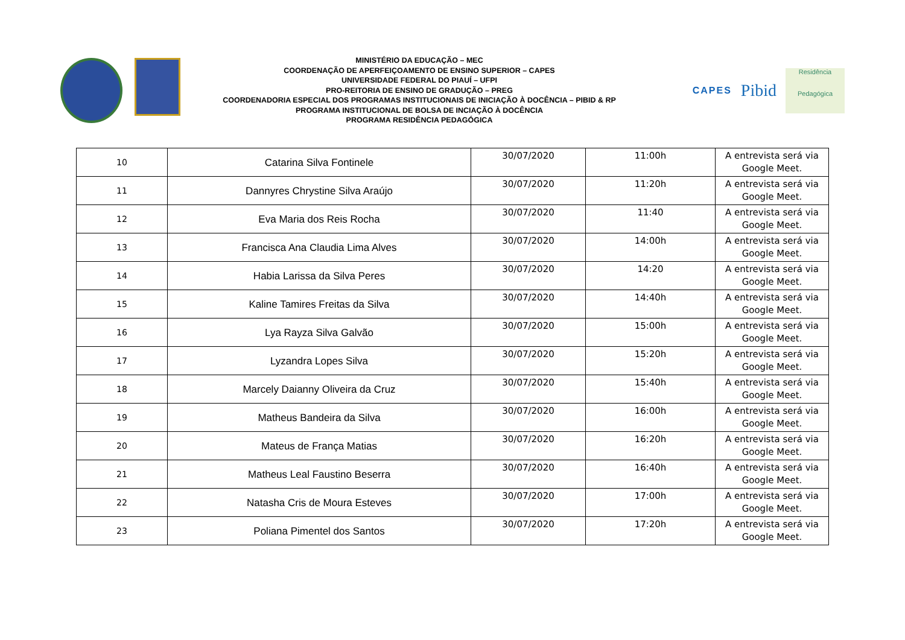MINISTÉRIO DA EDUCAÇÃO – MEC
COORDENAÇÃO DE APERFEIÇOAMENTO DE ENSINO SUPERIOR – CAPES
UNIVERSIDADE FEDERAL DO PIAUÍ – UFPI
PRO-REITORIA DE ENSINO DE GRADUÇÃO – PREG
COORDENADORIA ESPECIAL DOS PROGRAMAS INSTITUCIONAIS DE INICIAÇÃO À DOCÊNCIA – PIBID & RP
PROGRAMA INSTITUCIONAL DE BOLSA DE INCIAÇÃO À DOCÊNCIA
PROGRAMA RESIDÊNCIA PEDAGÓGICA
CAPES
Pibid
Residência
Pedagógica
| 10 | Catarina Silva Fontinele | 30/07/2020 | 11:00h | A entrevista será via Google Meet. |
| 11 | Dannyres Chrystine Silva Araújo | 30/07/2020 | 11:20h | A entrevista será via Google Meet. |
| 12 | Eva Maria dos Reis Rocha | 30/07/2020 | 11:40 | A entrevista será via Google Meet. |
| 13 | Francisca Ana Claudia Lima Alves | 30/07/2020 | 14:00h | A entrevista será via Google Meet. |
| 14 | Habia Larissa da Silva Peres | 30/07/2020 | 14:20 | A entrevista será via Google Meet. |
| 15 | Kaline Tamires Freitas da Silva | 30/07/2020 | 14:40h | A entrevista será via Google Meet. |
| 16 | Lya Rayza Silva Galvão | 30/07/2020 | 15:00h | A entrevista será via Google Meet. |
| 17 | Lyzandra Lopes Silva | 30/07/2020 | 15:20h | A entrevista será via Google Meet. |
| 18 | Marcely Daianny Oliveira da Cruz | 30/07/2020 | 15:40h | A entrevista será via Google Meet. |
| 19 | Matheus Bandeira da Silva | 30/07/2020 | 16:00h | A entrevista será via Google Meet. |
| 20 | Mateus de França Matias | 30/07/2020 | 16:20h | A entrevista será via Google Meet. |
| 21 | Matheus Leal Faustino Beserra | 30/07/2020 | 16:40h | A entrevista será via Google Meet. |
| 22 | Natasha Cris de Moura Esteves | 30/07/2020 | 17:00h | A entrevista será via Google Meet. |
| 23 | Poliana Pimentel dos Santos | 30/07/2020 | 17:20h | A entrevista será via Google Meet. |